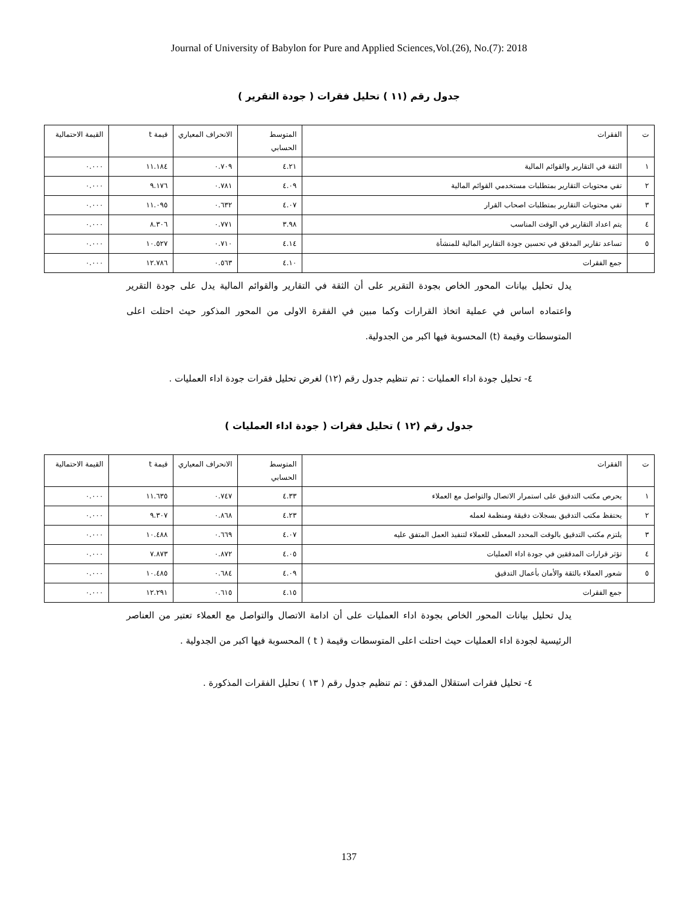Journal of University of Babylon for Pure and Applied Sciences,Vol.(26), No.(7): 2018
جدول رقم (١١ ) تحليل فقرات ( جودة التقرير )
| ت | الفقرات | المتوسط الحسابي | الانحراف المعياري | قيمة t | القيمة الاحتمالية |
| ١ | الثقة في التقارير والقوائم المالية | ٤.٢١ | ٠.٧٠٩ | ١١.١٨٤ | ٠.٠٠٠ |
| ٢ | تفي محتويات التقارير بمتطلبات مستخدمي القوائم المالية | ٤.٠٩ | ٠.٧٨١ | ٩.١٧٦ | ٠.٠٠٠ |
| ٣ | تفي محتويات التقارير بمتطلبات اصحاب القرار | ٤.٠٧ | ٠.٦٣٢ | ١١.٠٩٥ | ٠.٠٠٠ |
| ٤ | يتم اعداد التقارير في الوقت المناسب | ٣.٩٨ | ٠.٧٧١ | ٨.٣٠٦ | ٠.٠٠٠ |
| ٥ | تساعد تقارير المدقق في تحسين جودة التقارير المالية للمنشأة | ٤.١٤ | ٠.٧١٠ | ١٠.٥٢٧ | ٠.٠٠٠ |
| | جمع الفقرات | ٤.١٠ | ٠.٥٦٣ | ١٢.٧٨٦ | ٠.٠٠٠ |
يدل تحليل بيانات المحور الخاص بجودة التقرير على أن الثقة في التقارير والقوائم المالية يدل على جودة التقرير واعتماده اساس في عملية اتخاذ القرارات وكما مبين في الفقرة الاولى من المحور المذكور حيث احتلت اعلى المتوسطات وقيمة (t) المحسوبة فيها اكبر من الجدولية.
٤- تحليل جودة اداء العمليات : تم تنظيم جدول رقم (١٢) لغرض تحليل فقرات جودة اداء العمليات .
جدول رقم (١٢ ) تحليل فقرات ( جودة اداء العمليات )
| ت | الفقرات | المتوسط الحسابي | الانحراف المعياري | قيمة t | القيمة الاحتمالية |
| ١ | يحرص مكتب التدقيق على استمرار الاتصال والتواصل مع العملاء | ٤.٣٣ | ٠.٧٤٧ | ١١.٦٣٥ | ٠.٠٠٠ |
| ٢ | يحتفظ مكتب التدقيق بسجلات دقيقة ومنظمة لعمله | ٤.٢٣ | ٠.٨٦٨ | ٩.٣٠٧ | ٠.٠٠٠ |
| ٣ | يلتزم مكتب التدقيق بالوقت المحدد المعطى للعملاء لتنفيذ العمل المتفق عليه | ٤.٠٧ | ٠.٦٦٩ | ١٠.٤٨٨ | ٠.٠٠٠ |
| ٤ | تؤثر قرارات المدققين في جودة اداء العمليات | ٤.٠٥ | ٠.٨٧٢ | ٧.٨٧٣ | ٠.٠٠٠ |
| ٥ | شعور العملاء بالثقة والأمان بأعمال التدقيق | ٤.٠٩ | ٠.٦٨٤ | ١٠.٤٨٥ | ٠.٠٠٠ |
| | جمع الفقرات | ٤.١٥ | ٠.٦١٥ | ١٢.٢٩١ | ٠.٠٠٠ |
يدل تحليل بيانات المحور الخاص بجودة اداء العمليات على أن ادامة الاتصال والتواصل مع العملاء تعتبر من العناصر الرئيسية لجودة اداء العمليات حيث احتلت اعلى المتوسطات وقيمة ( t ) المحسوبة فيها اكبر من الجدولية .
٤- تحليل فقرات استقلال المدقق : تم تنظيم جدول رقم ( ١٣ ) تحليل الفقرات المذكورة .
137